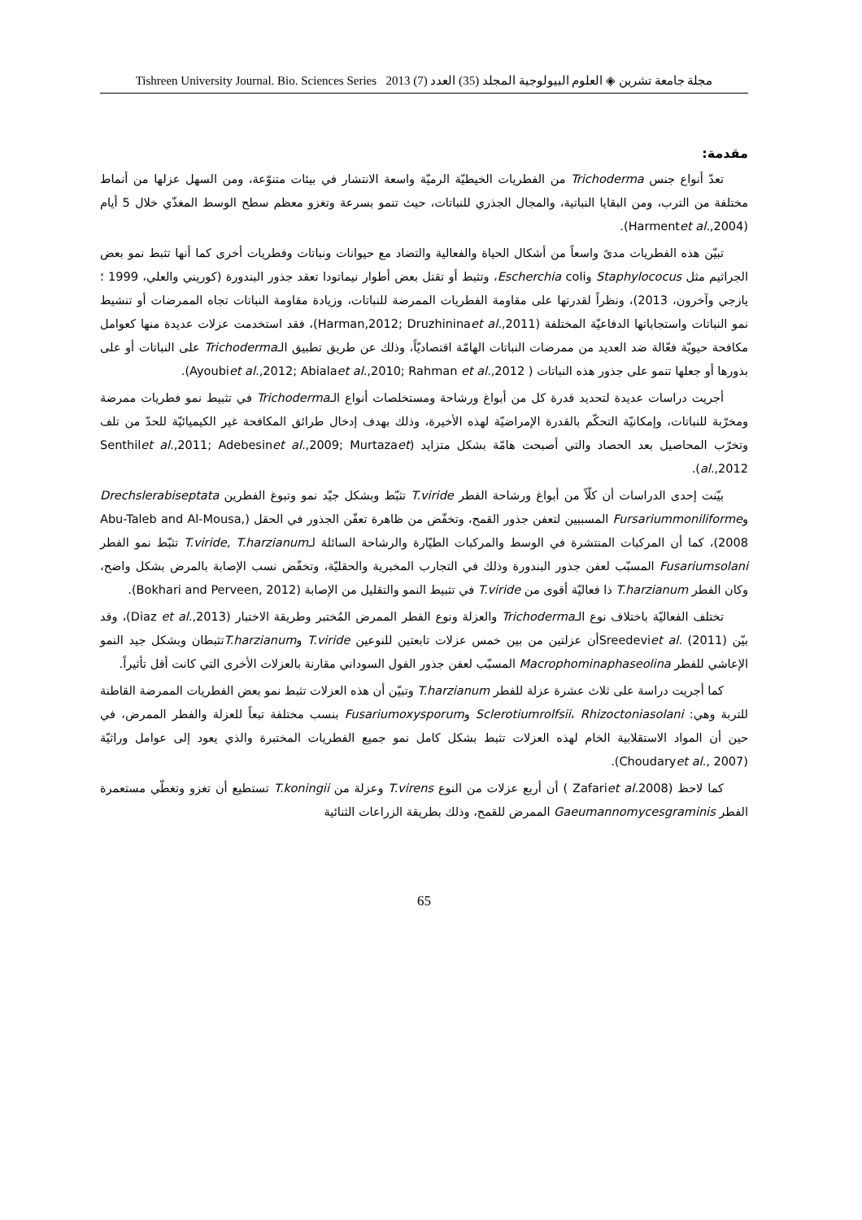مجلة جامعة تشرين ◈ العلوم البيولوجية المجلد (35) العدد (7) 2013 Tishreen University Journal. Bio. Sciences Series
مقدمة:
تعدّ أنواع جنس Trichoderma من الفطريات الخيطيّة الرميّة واسعة الانتشار في بيئات متنوّعة، ومن السهل عزلها من أنماط مختلفة من الترب، ومن البقايا النباتية، والمجال الجذري للنباتات، حيث تنمو بسرعة وتغزو معظم سطح الوسط المغذّي خلال 5 أيام (Harmentet al.,2004).
تبيّن هذه الفطريات مدىً واسعاً من أشكال الحياة والفعالية والتضاد مع حيوانات ونباتات وفطريات أخرى كما أنها تثبط نمو بعض الجراثيم مثل Staphylococus وEscherchia coli، وتثبط أو تقتل بعض أطوار نيماتودا تعقد جذور البندورة (كوريني والعلي، 1999 ؛يازجي وآخرون، 2013)، ونظراً لقدرتها على مقاومة الفطريات الممرضة للنباتات، وزيادة مقاومة النباتات تجاه الممرضات أو تنشيط نمو النباتات واستجاباتها الدفاعيّة المختلفة (Harman,2012; Druzhininaet al.,2011)، فقد استخدمت عزلات عديدة منها كعوامل مكافحة حيويّة فعّالة ضد العديد من ممرضات النباتات الهامّة اقتصاديّاً، وذلك عن طريق تطبيق الـTrichoderma على النباتات أو على بذورها أو جعلها تنمو على جذور هذه النباتات ( Ayoubiet al.,2012; Abialaet al.,2010; Rahman et al.,2012).
أجريت دراسات عديدة لتحديد قدرة كل من أبواغ ورشاحة ومستخلصات أنواع الـTrichoderma في تثبيط نمو فطريات ممرضة ومخرّبة للنباتات، وإمكانيّة التحكّم بالقدرة الإمراضيّة لهذه الأخيرة، وذلك بهدف إدخال طرائق المكافحة غير الكيميائيّة للحدّ من تلف وتخرّب المحاصيل بعد الحصاد والتي أصبحت هامّة بشكل متزايد (Senthilet al.,2011; Adebesinet al.,2009; Murtazaet al.,2012).
بيّنت إحدى الدراسات أن كلّاً من أبواغ ورشاحة الفطر T.viride تثبّط وبشكل جيّد نمو وتبوغ الفطرين Drechslerabiseptata وFursariummoniliforme المسببين لتعفن جذور القمح، وتخفّض من ظاهرة تعفّن الجذور في الحقل (Abu-Taleb and Al-Mousa, 2008)، كما أن المركبات المنتشرة في الوسط والمركبات الطيّارة والرشاحة السائلة لـT.viride, T.harzianum تثبّط نمو الفطر Fusariumsolani المسبّب لعفن جذور البندورة وذلك في التجارب المخبرية والحقليّة، وتخفّض نسب الإصابة بالمرض بشكل واضح، وكان الفطر T.harzianum ذا فعاليّة أقوى من T.viride في تثبيط النمو والتقليل من الإصابة (Bokhari and Perveen, 2012).
تختلف الفعاليّة باختلاف نوع الـTrichoderma والعزلة ونوع الفطر الممرض المُختبر وطريقة الاختبار (Diaz et al.,2013)، وقد بيّن (Sreedeviet al. (2011أن عزلتين من بين خمس عزلات تابعتين للنوعين T.viride وT.harzianumتثبطان وبشكل جيد النمو الإعاشي للفطر Macrophominaphaseolina المسبّب لعفن جذور الفول السوداني مقارنة بالعزلات الأخرى التي كانت أقل تأثيراً.
كما أجريت دراسة على ثلاث عشرة عزلة للفطر T.harzianum وتبيّن أن هذه العزلات تثبط نمو بعض الفطريات الممرضة القاطنة للتربة وهي: Sclerotiumrolfsii، Rhizoctoniasolani وFusariumoxysporum بنسب مختلفة تبعاً للعزلة والفطر الممرض، في حين أن المواد الاستقلابية الخام لهذه العزلات تثبط بشكل كامل نمو جميع الفطريات المختبرة والذي يعود إلى عوامل وراثيّة (Choudaryet al., 2007).
كما لاحظ (Zafariet al. 2008 ) أن أربع عزلات من النوع T.virens وعزلة من T.koningii تستطيع أن تغزو وتغطّي مستعمرة الفطر Gaeumannomycesgraminis الممرض للقمح، وذلك بطريقة الزراعات الثنائية
65